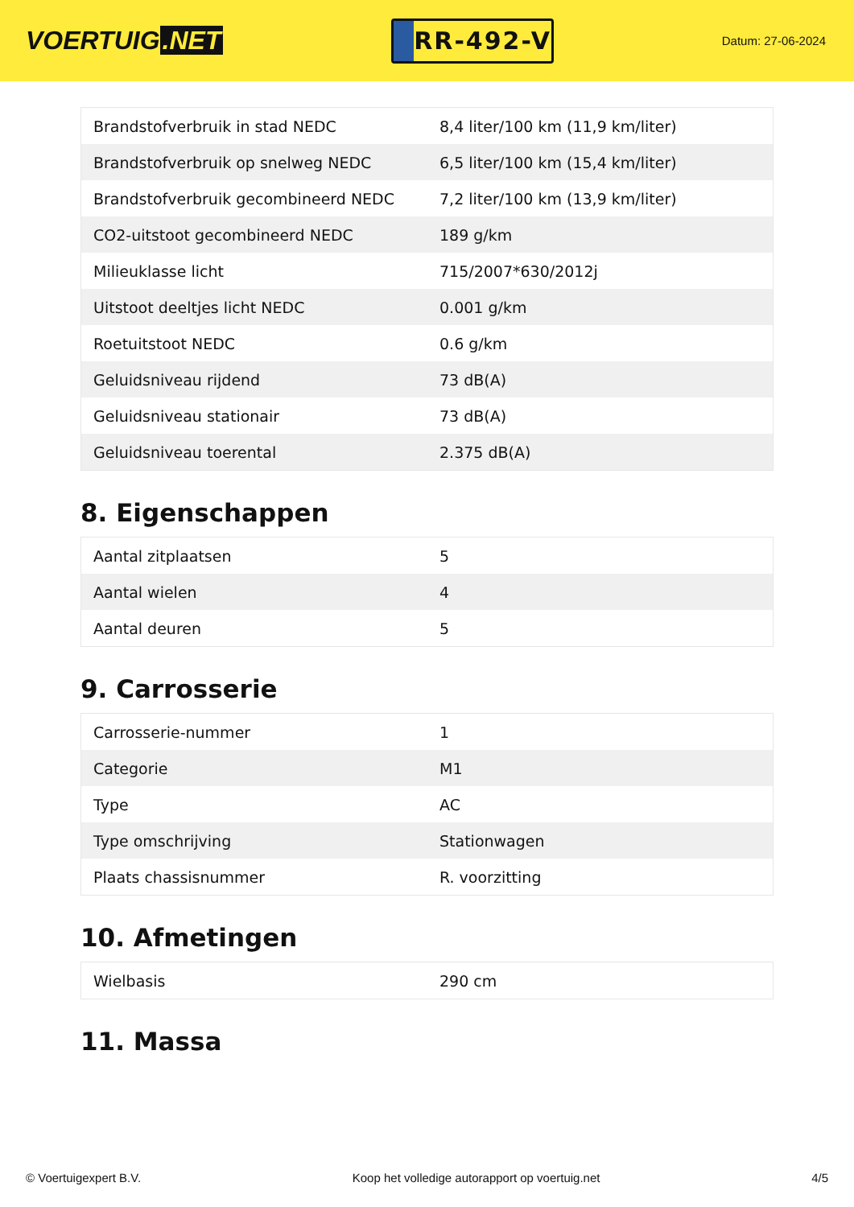VOERTUIG.NET
RR-492-V
Datum: 27-06-2024
| Brandstofverbruik in stad NEDC | 8,4 liter/100 km (11,9 km/liter) |
| Brandstofverbruik op snelweg NEDC | 6,5 liter/100 km (15,4 km/liter) |
| Brandstofverbruik gecombineerd NEDC | 7,2 liter/100 km (13,9 km/liter) |
| CO2-uitstoot gecombineerd NEDC | 189 g/km |
| Milieuklasse licht | 715/2007*630/2012j |
| Uitstoot deeltjes licht NEDC | 0.001 g/km |
| Roetuitstoot NEDC | 0.6 g/km |
| Geluidsniveau rijdend | 73 dB(A) |
| Geluidsniveau stationair | 73 dB(A) |
| Geluidsniveau toerental | 2.375 dB(A) |
8. Eigenschappen
| Aantal zitplaatsen | 5 |
| Aantal wielen | 4 |
| Aantal deuren | 5 |
9. Carrosserie
| Carrosserie-nummer | 1 |
| Categorie | M1 |
| Type | AC |
| Type omschrijving | Stationwagen |
| Plaats chassisnummer | R. voorzitting |
10. Afmetingen
| Wielbasis | 290 cm |
11. Massa
© Voertuigexpert B.V. Koop het volledige autorapport op voertuig.net 4/5